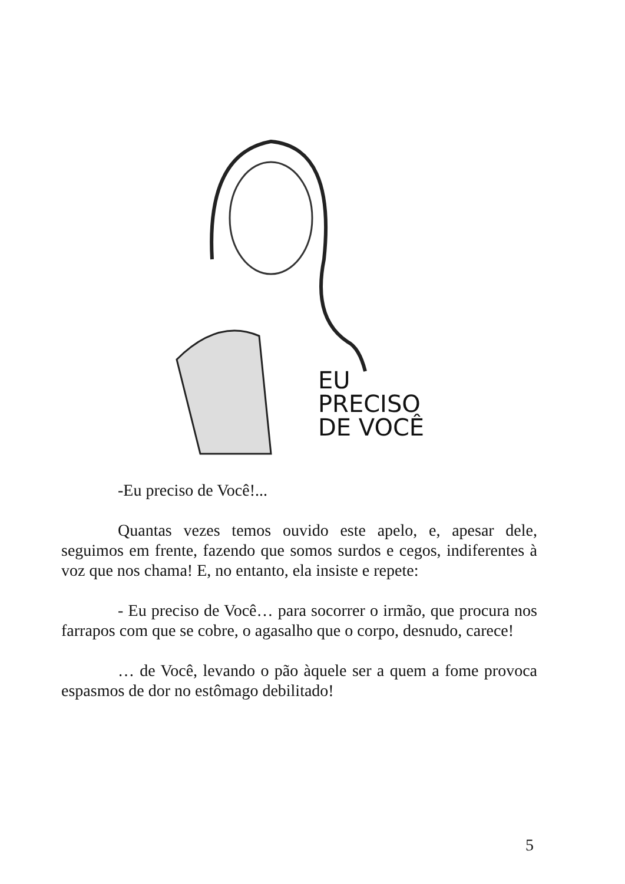EU
PRECISO
DE VOCÊ
-Eu preciso de Você!...
Quantas vezes temos ouvido este apelo, e, apesar dele, seguimos em frente, fazendo que somos surdos e cegos, indiferentes à voz que nos chama! E, no entanto, ela insiste e repete:
- Eu preciso de Você… para socorrer o irmão, que procura nos farrapos com que se cobre, o agasalho que o corpo, desnudo, carece!
… de Você, levando o pão àquele ser a quem a fome provoca espasmos de dor no estômago debilitado!
5